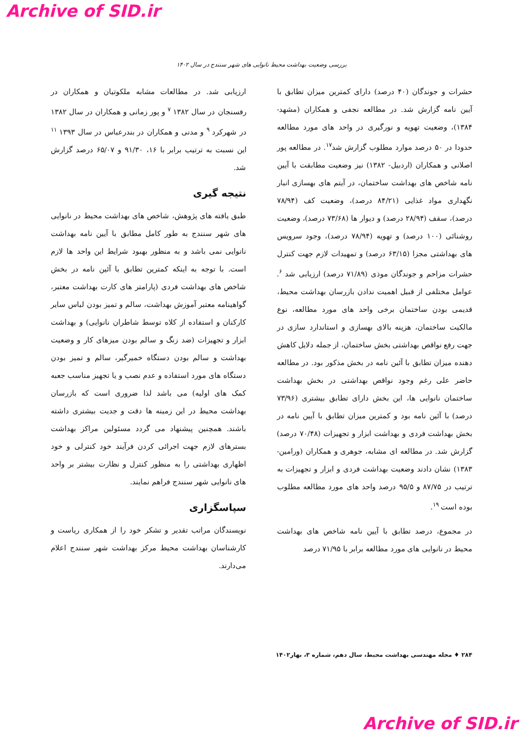Archive of SID.ir
بررسی وضعیت بهداشت محیط نانوایی های شهر سنندج در سال ۱۴۰۲
حشرات و جوندگان (۴۰ درصد) دارای کمترین میزان تطابق با آیین نامه گزارش شد. در مطالعه نجفی و همکاران (مشهد- ۱۳۸۴)، وضعیت تهویه و نورگیری در واحد های مورد مطالعه حدودا در ۵۰ درصد موارد مطلوب گزارش شد<sup>۱۷</sup>. در مطالعه پور اصلانی و همکاران (اردبیل- ۱۳۸۲) نیز وضعیت مطابقت با آیین نامه شاخص های بهداشت ساختمان، در آیتم های بهسازی انبار نگهداری مواد غذایی (۸۴/۲۱ درصد)، وضعیت کف (۷۸/۹۴ درصد)، سقف (۲۸/۹۴ درصد) و دیوار ها (۷۳/۶۸ درصد)، وضعیت روشنائی (۱۰۰ درصد) و تهویه (۷۸/۹۴ درصد)، وجود سرویس های بهداشتی مجزا (۶۳/۱۵ درصد) و تمهیدات لازم جهت کنترل حشرات مزاحم و جوندگان موذی (۷۱/۸۹ درصد) ارزیابی شد <sup>۶</sup>. عوامل مختلفی از قبیل اهمیت ندادن بازرسان بهداشت محیط، قدیمی بودن ساختمان برخی واحد های مورد مطالعه، نوع مالکیت ساختمان، هزینه بالای بهسازی و استاندارد سازی در جهت رفع نواقص بهداشتی بخش ساختمان، از جمله دلایل کاهش دهنده میزان تطابق با آئین نامه در بخش مذکور بود. در مطالعه حاضر علی رغم وجود نواقص بهداشتی در بخش بهداشت ساختمان نانوایی ها، این بخش دارای تطابق بیشتری (۷۳/۹۶ درصد) با آئین نامه بود و کمترین میزان تطابق با آیین نامه در بخش بهداشت فردی و بهداشت ابزار و تجهیزات (۷۰/۴۸ درصد) گزارش شد. در مطالعه ای مشابه، جوهری و همکاران (ورامین- ۱۳۸۳) نشان دادند وضعیت بهداشت فردی و ابزار و تجهیزات به ترتیب در ۸۷/۷۵ و ۹۵/۵ درصد واحد های مورد مطالعه مطلوب بوده است <sup>۱۹</sup>.
در مجموع، درصد تطابق با آیین نامه شاخص های بهداشت محیط در نانوایی های مورد مطالعه برابر با ۷۱/۹۵ درصد
ارزیابی شد. در مطالعات مشابه ملکوتیان و همکاران در رفسنجان در سال ۱۳۸۲ <sup>۷</sup> و پور زمانی و همکاران در سال ۱۳۸۲ در شهرکرد <sup>۹</sup> و مدنی و همکاران در بندرعباس در سال ۱۳۹۳ <sup>۱۱</sup> این نسبت به ترتیب برابر با ۱۶، ۹۱/۳۰ و ۶۵/۰۷ درصد گزارش شد.
نتیجه گیری
طبق یافته های پژوهش، شاخص های بهداشت محیط در نانوایی های شهر سنندج به طور کامل مطابق با آیین نامه بهداشت نانوایی نمی باشد و به منظور بهبود شرایط این واحد ها لازم است. با توجه به اینکه کمترین تطابق با آئین نامه در بخش شاخص های بهداشت فردی (پارامتر های کارت بهداشت معتبر، گواهینامه معتبر آموزش بهداشت، سالم و تمیز بودن لباس سایر کارکنان و استفاده از کلاه توسط شاطران نانوایی) و بهداشت ابزار و تجهیزات (ضد زنگ و سالم بودن میزهای کار و وضعیت بهداشت و سالم بودن دستگاه خمیرگیر، سالم و تمیز بودن دستگاه های مورد استفاده و عدم نصب و یا تجهیز مناسب جعبه کمک های اولیه) می باشد لذا ضروری است که بازرسان بهداشت محیط در این زمینه ها دقت و جدیت بیشتری داشته باشند. همچنین پیشنهاد می گردد مسئولین مراکز بهداشت بسترهای لازم جهت اجرائی کردن فرآیند خود کنترلی و خود اظهاری بهداشتی را به منظور کنترل و نظارت بیشتر بر واحد های نانوایی شهر سنندج فراهم نمایند.
سپاسگزاری
نویسندگان مراتب تقدیر و تشکر خود را از همکاری ریاست و کارشناسان بهداشت محیط مرکز بهداشت شهر سنندج اعلام می‌دارند.
۲۸۴ ♦ مجله مهندسی بهداشت محیط، سال دهم، شماره ۳، بهار۱۴۰۲
Archive of SID.ir